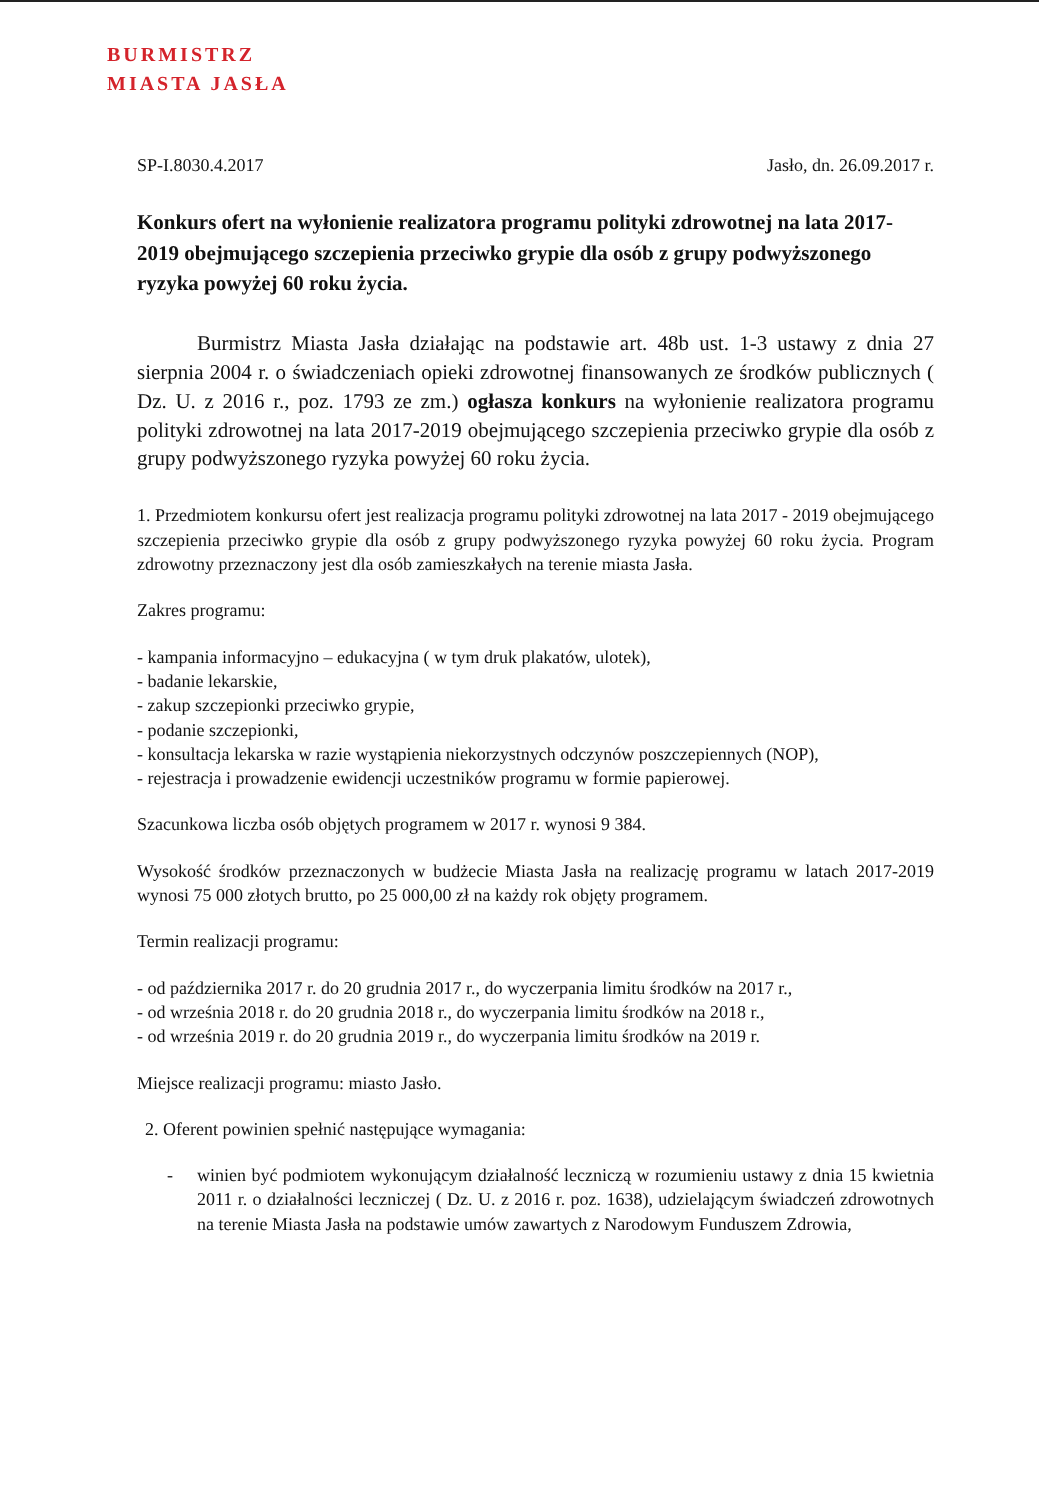BURMISTRZ
MIASTA JASŁA
SP-I.8030.4.2017 Jasło, dn. 26.09.2017 r.
Konkurs ofert na wyłonienie realizatora programu polityki zdrowotnej na lata 2017-2019 obejmującego szczepienia przeciwko grypie dla osób z grupy podwyższonego ryzyka powyżej 60 roku życia.
Burmistrz Miasta Jasła działając na podstawie art. 48b ust. 1-3 ustawy z dnia 27 sierpnia 2004 r. o świadczeniach opieki zdrowotnej finansowanych ze środków publicznych ( Dz. U. z 2016 r., poz. 1793 ze zm.) ogłasza konkurs na wyłonienie realizatora programu polityki zdrowotnej na lata 2017-2019 obejmującego szczepienia przeciwko grypie dla osób z grupy podwyższonego ryzyka powyżej 60 roku życia.
1. Przedmiotem konkursu ofert jest realizacja programu polityki zdrowotnej na lata 2017 - 2019 obejmującego szczepienia przeciwko grypie dla osób z grupy podwyższonego ryzyka powyżej 60 roku życia. Program zdrowotny przeznaczony jest dla osób zamieszkałych na terenie miasta Jasła.
Zakres programu:
- kampania informacyjno – edukacyjna ( w tym druk plakatów, ulotek),
- badanie lekarskie,
- zakup szczepionki przeciwko grypie,
- podanie szczepionki,
- konsultacja lekarska w razie wystąpienia niekorzystnych odczynów poszczepiennych (NOP),
- rejestracja i prowadzenie ewidencji uczestników programu w formie papierowej.
Szacunkowa liczba osób objętych programem w 2017 r. wynosi 9 384.
Wysokość środków przeznaczonych w budżecie Miasta Jasła na realizację programu w latach 2017-2019 wynosi 75 000 złotych brutto, po 25 000,00 zł na każdy rok objęty programem.
Termin realizacji programu:
- od października 2017 r. do 20 grudnia 2017 r., do wyczerpania limitu środków na 2017 r.,
- od września 2018 r. do 20 grudnia 2018 r., do wyczerpania limitu środków na 2018 r.,
- od września 2019 r. do 20 grudnia 2019 r., do wyczerpania limitu środków na 2019 r.
Miejsce realizacji programu: miasto Jasło.
2. Oferent powinien spełnić następujące wymagania:
- winien być podmiotem wykonującym działalność leczniczą w rozumieniu ustawy z dnia 15 kwietnia 2011 r. o działalności leczniczej ( Dz. U. z 2016 r. poz. 1638), udzielającym świadczeń zdrowotnych na terenie Miasta Jasła na podstawie umów zawartych z Narodowym Funduszem Zdrowia,